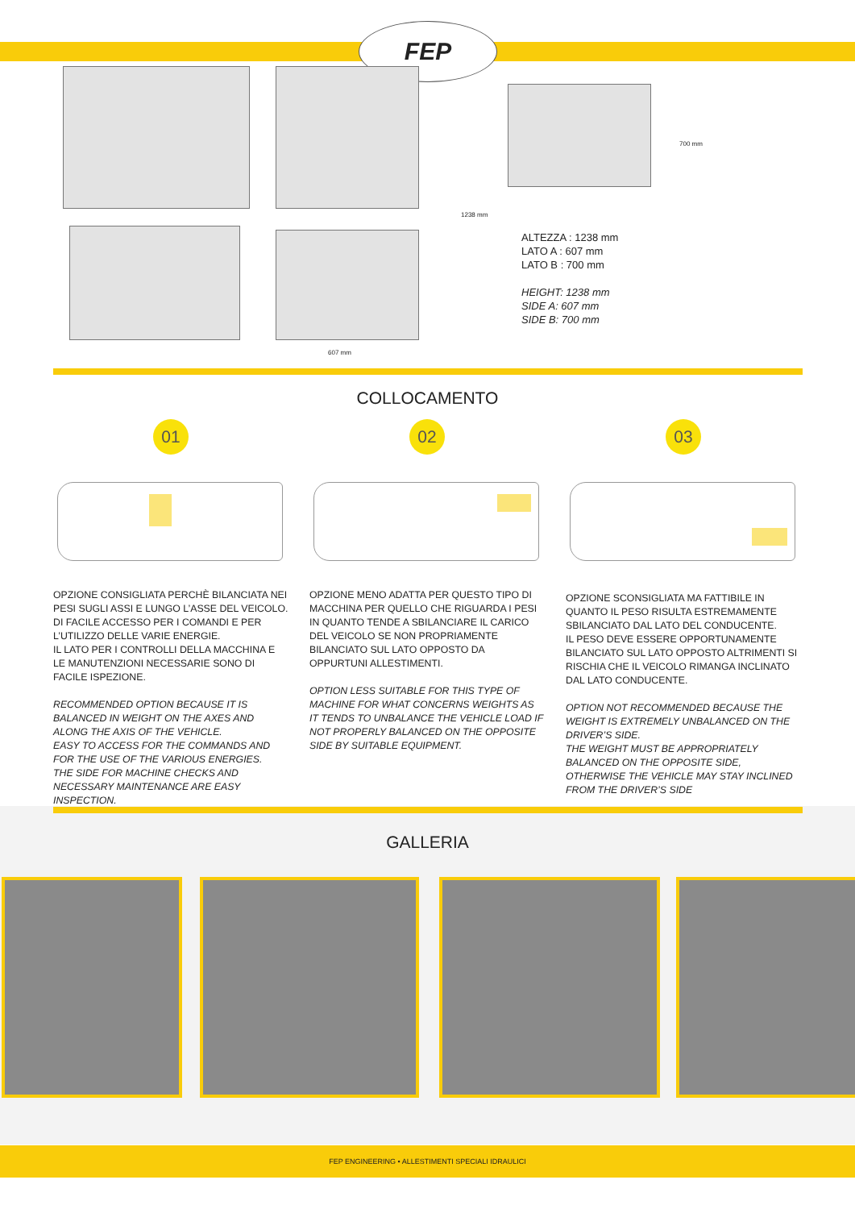FEP
700 mm
1238 mm
607 mm
ALTEZZA : 1238 mm
LATO A : 607 mm
LATO B : 700 mm
HEIGHT: 1238 mm
SIDE A: 607 mm
SIDE B: 700 mm
COLLOCAMENTO
01 02 03
OPZIONE CONSIGLIATA PERCHÈ BILANCIATA NEI PESI SUGLI ASSI E LUNGO L’ASSE DEL VEICOLO.
DI FACILE ACCESSO PER I COMANDI E PER L’UTILIZZO DELLE VARIE ENERGIE.
IL LATO PER I CONTROLLI DELLA MACCHINA E LE MANUTENZIONI NECESSARIE SONO DI FACILE ISPEZIONE.
RECOMMENDED OPTION BECAUSE IT IS BALANCED IN WEIGHT ON THE AXES AND ALONG THE AXIS OF THE VEHICLE.
EASY TO ACCESS FOR THE COMMANDS AND FOR THE USE OF THE VARIOUS ENERGIES.
THE SIDE FOR MACHINE CHECKS AND NECESSARY MAINTENANCE ARE EASY INSPECTION.
OPZIONE MENO ADATTA PER QUESTO TIPO DI MACCHINA PER QUELLO CHE RIGUARDA I PESI IN QUANTO TENDE A SBILANCIARE IL CARICO DEL VEICOLO SE NON PROPRIAMENTE BILANCIATO SUL LATO OPPOSTO DA OPPURTUNI ALLESTIMENTI.
OPTION LESS SUITABLE FOR THIS TYPE OF MACHINE FOR WHAT CONCERNS WEIGHTS AS IT TENDS TO UNBALANCE THE VEHICLE LOAD IF NOT PROPERLY BALANCED ON THE OPPOSITE SIDE BY SUITABLE EQUIPMENT.
OPZIONE SCONSIGLIATA MA FATTIBILE IN QUANTO IL PESO RISULTA ESTREMAMENTE SBILANCIATO DAL LATO DEL CONDUCENTE.
IL PESO DEVE ESSERE OPPORTUNAMENTE BILANCIATO SUL LATO OPPOSTO ALTRIMENTI SI RISCHIA CHE IL VEICOLO RIMANGA INCLINATO DAL LATO CONDUCENTE.
OPTION NOT RECOMMENDED BECAUSE THE WEIGHT IS EXTREMELY UNBALANCED ON THE DRIVER’S SIDE.
THE WEIGHT MUST BE APPROPRIATELY BALANCED ON THE OPPOSITE SIDE, OTHERWISE THE VEHICLE MAY STAY INCLINED FROM THE DRIVER’S SIDE
GALLERIA
FEP ENGINEERING • ALLESTIMENTI SPECIALI IDRAULICI